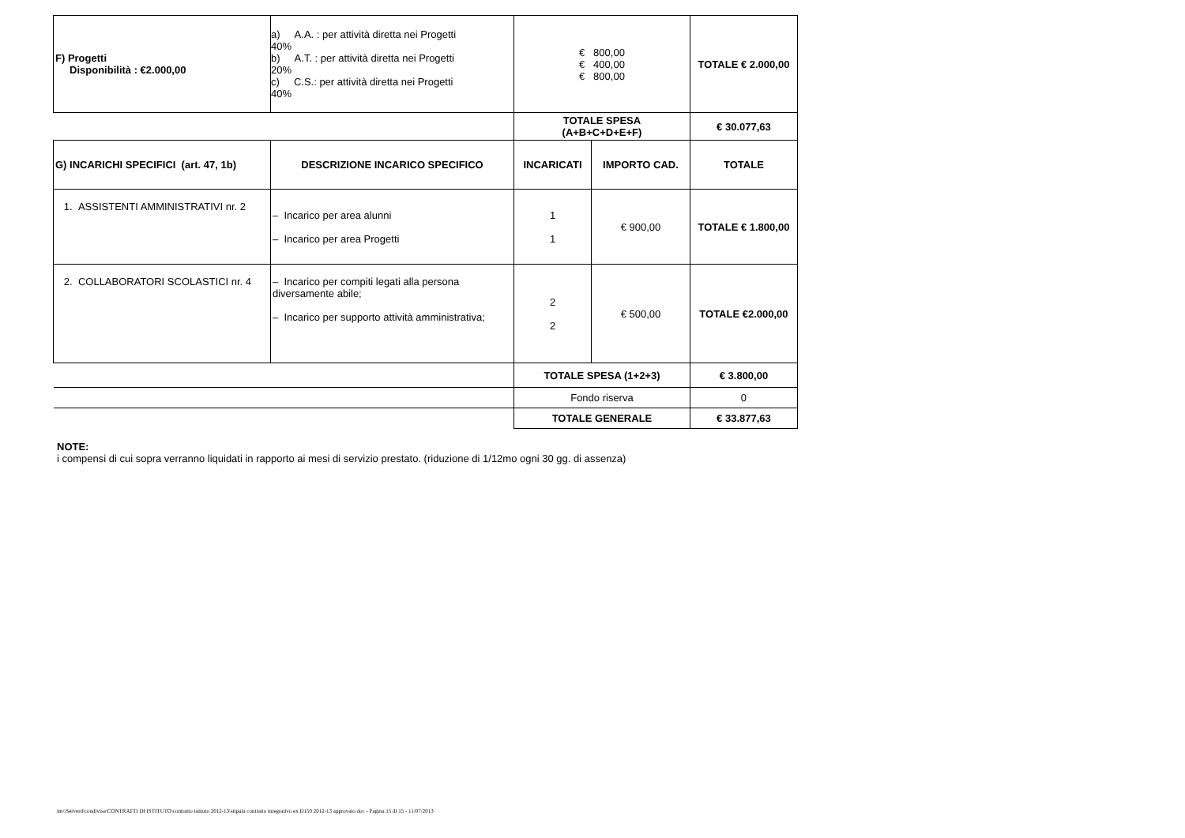| F) Progetti Disponibilità : €2.000,00 | a) A.A. : per attività diretta nei Progetti 40% b) A.T. : per attività diretta nei Progetti 20% c) C.S.: per attività diretta nei Progetti 40% | € 800,00 € 400,00 € 800,00 | | TOTALE € 2.000,00 |
| | | TOTALE SPESA (A+B+C+D+E+F) | | € 30.077,63 |
| G) INCARICHI SPECIFICI (art. 47, 1b) | DESCRIZIONE INCARICO SPECIFICO | INCARICATI | IMPORTO CAD. | TOTALE |
| 1. ASSISTENTI AMMINISTRATIVI nr. 2 | – Incarico per area alunni – Incarico per area Progetti | 1 1 | € 900,00 | TOTALE € 1.800,00 |
| 2. COLLABORATORI SCOLASTICI nr. 4 | – Incarico per compiti legati alla persona diversamente abile; – Incarico per supporto attività amministrativa; | 2 2 | € 500,00 | TOTALE €2.000,00 |
| | | TOTALE SPESA (1+2+3) | | € 3.800,00 |
| | | Fondo riserva | | 0 |
| | | TOTALE GENERALE | | € 33.877,63 |
NOTE:
i compensi di cui sopra verranno liquidati in rapporto ai mesi di servizio prestato. (riduzione di 1/12mo ogni 30 gg. di assenza)
im\\Serverd\condivisa\CONTRATTI DI ISTITUTO\contratto istituto 2012-13\stipula contratto integrativo ex D150 2012-13 approvato.doc - Pagina 15 di 15 - 11/07/2013